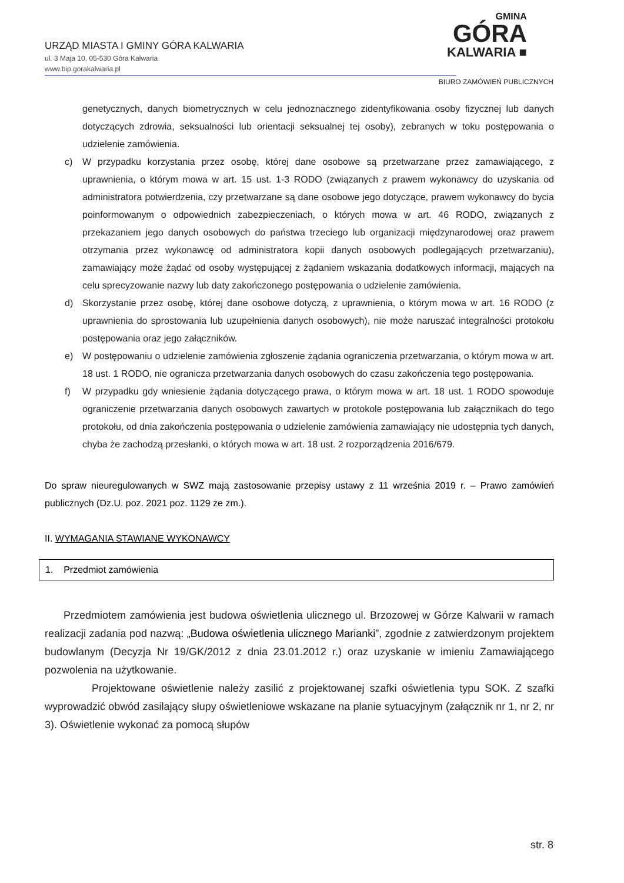URZĄD MIASTA I GMINY GÓRA KALWARIA
ul. 3 Maja 10, 05-530 Góra Kalwaria
www.bip.gorakalwaria.pl
GMINA
GÓRA
KALWARIA ■
BIURO ZAMÓWIEŃ PUBLICZNYCH
genetycznych, danych biometrycznych w celu jednoznacznego zidentyfikowania osoby fizycznej lub danych dotyczących zdrowia, seksualności lub orientacji seksualnej tej osoby), zebranych w toku postępowania o udzielenie zamówienia.
c) W przypadku korzystania przez osobę, której dane osobowe są przetwarzane przez zamawiającego, z uprawnienia, o którym mowa w art. 15 ust. 1-3 RODO (związanych z prawem wykonawcy do uzyskania od administratora potwierdzenia, czy przetwarzane są dane osobowe jego dotyczące, prawem wykonawcy do bycia poinformowanym o odpowiednich zabezpieczeniach, o których mowa w art. 46 RODO, związanych z przekazaniem jego danych osobowych do państwa trzeciego lub organizacji międzynarodowej oraz prawem otrzymania przez wykonawcę od administratora kopii danych osobowych podlegających przetwarzaniu), zamawiający może żądać od osoby występującej z żądaniem wskazania dodatkowych informacji, mających na celu sprecyzowanie nazwy lub daty zakończonego postępowania o udzielenie zamówienia.
d) Skorzystanie przez osobę, której dane osobowe dotyczą, z uprawnienia, o którym mowa w art. 16 RODO (z uprawnienia do sprostowania lub uzupełnienia danych osobowych), nie może naruszać integralności protokołu postępowania oraz jego załączników.
e) W postępowaniu o udzielenie zamówienia zgłoszenie żądania ograniczenia przetwarzania, o którym mowa w art. 18 ust. 1 RODO, nie ogranicza przetwarzania danych osobowych do czasu zakończenia tego postępowania.
f) W przypadku gdy wniesienie żądania dotyczącego prawa, o którym mowa w art. 18 ust. 1 RODO spowoduje ograniczenie przetwarzania danych osobowych zawartych w protokole postępowania lub załącznikach do tego protokołu, od dnia zakończenia postępowania o udzielenie zamówienia zamawiający nie udostępnia tych danych, chyba że zachodzą przesłanki, o których mowa w art. 18 ust. 2 rozporządzenia 2016/679.
Do spraw nieuregulowanych w SWZ mają zastosowanie przepisy ustawy z 11 września 2019 r. – Prawo zamówień publicznych (Dz.U. poz. 2021 poz. 1129 ze zm.).
II. WYMAGANIA STAWIANE WYKONAWCY
1. Przedmiot zamówienia
Przedmiotem zamówienia jest budowa oświetlenia ulicznego ul. Brzozowej w Górze Kalwarii w ramach realizacji zadania pod nazwą: „Budowa oświetlenia ulicznego Marianki”, zgodnie z zatwierdzonym projektem budowlanym (Decyzja Nr 19/GK/2012 z dnia 23.01.2012 r.) oraz uzyskanie w imieniu Zamawiającego pozwolenia na użytkowanie.
Projektowane oświetlenie należy zasilić z projektowanej szafki oświetlenia typu SOK. Z szafki wyprowadzić obwód zasilający słupy oświetleniowe wskazane na planie sytuacyjnym (załącznik nr 1, nr 2, nr 3). Oświetlenie wykonać za pomocą słupów
str. 8